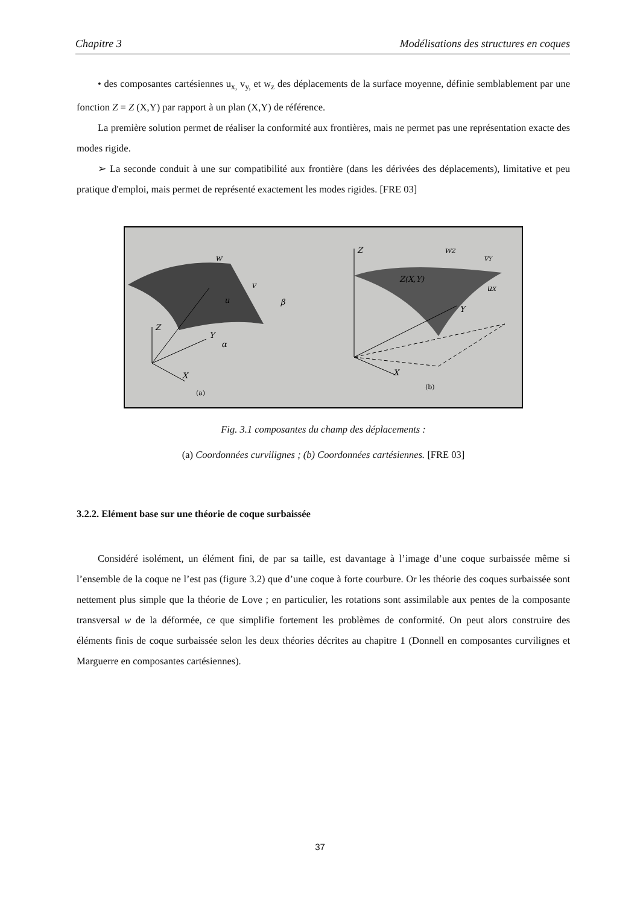Chapitre 3 Modélisations des structures en coques
• des composantes cartésiennes u<sub>x,</sub> v<sub>y,</sub> et w<sub>z</sub> des déplacements de la surface moyenne, définie semblablement par une fonction Z = Z (X,Y) par rapport à un plan (X,Y) de référence.
La première solution permet de réaliser la conformité aux frontières, mais ne permet pas une représentation exacte des modes rigide.
➢ La seconde conduit à une sur compatibilité aux frontière (dans les dérivées des déplacements), limitative et peu pratique d'emploi, mais permet de représenté exactement les modes rigides. [FRE 03]
Z
Y
X
w
v
β
u
α
Z
Y
X
Z(X,Y)
wZ
vY
uX
(a)
(b)
Fig. 3.1 composantes du champ des déplacements :
(a) Coordonnées curvilignes ; (b) Coordonnées cartésiennes. [FRE 03]
3.2.2. Elément base sur une théorie de coque surbaissée
Considéré isolément, un élément fini, de par sa taille, est davantage à l’image d’une coque surbaissée même si l’ensemble de la coque ne l’est pas (figure 3.2) que d’une coque à forte courbure. Or les théorie des coques surbaissée sont nettement plus simple que la théorie de Love ; en particulier, les rotations sont assimilable aux pentes de la composante transversal w de la déformée, ce que simplifie fortement les problèmes de conformité. On peut alors construire des éléments finis de coque surbaissée selon les deux théories décrites au chapitre 1 (Donnell en composantes curvilignes et Marguerre en composantes cartésiennes).
37